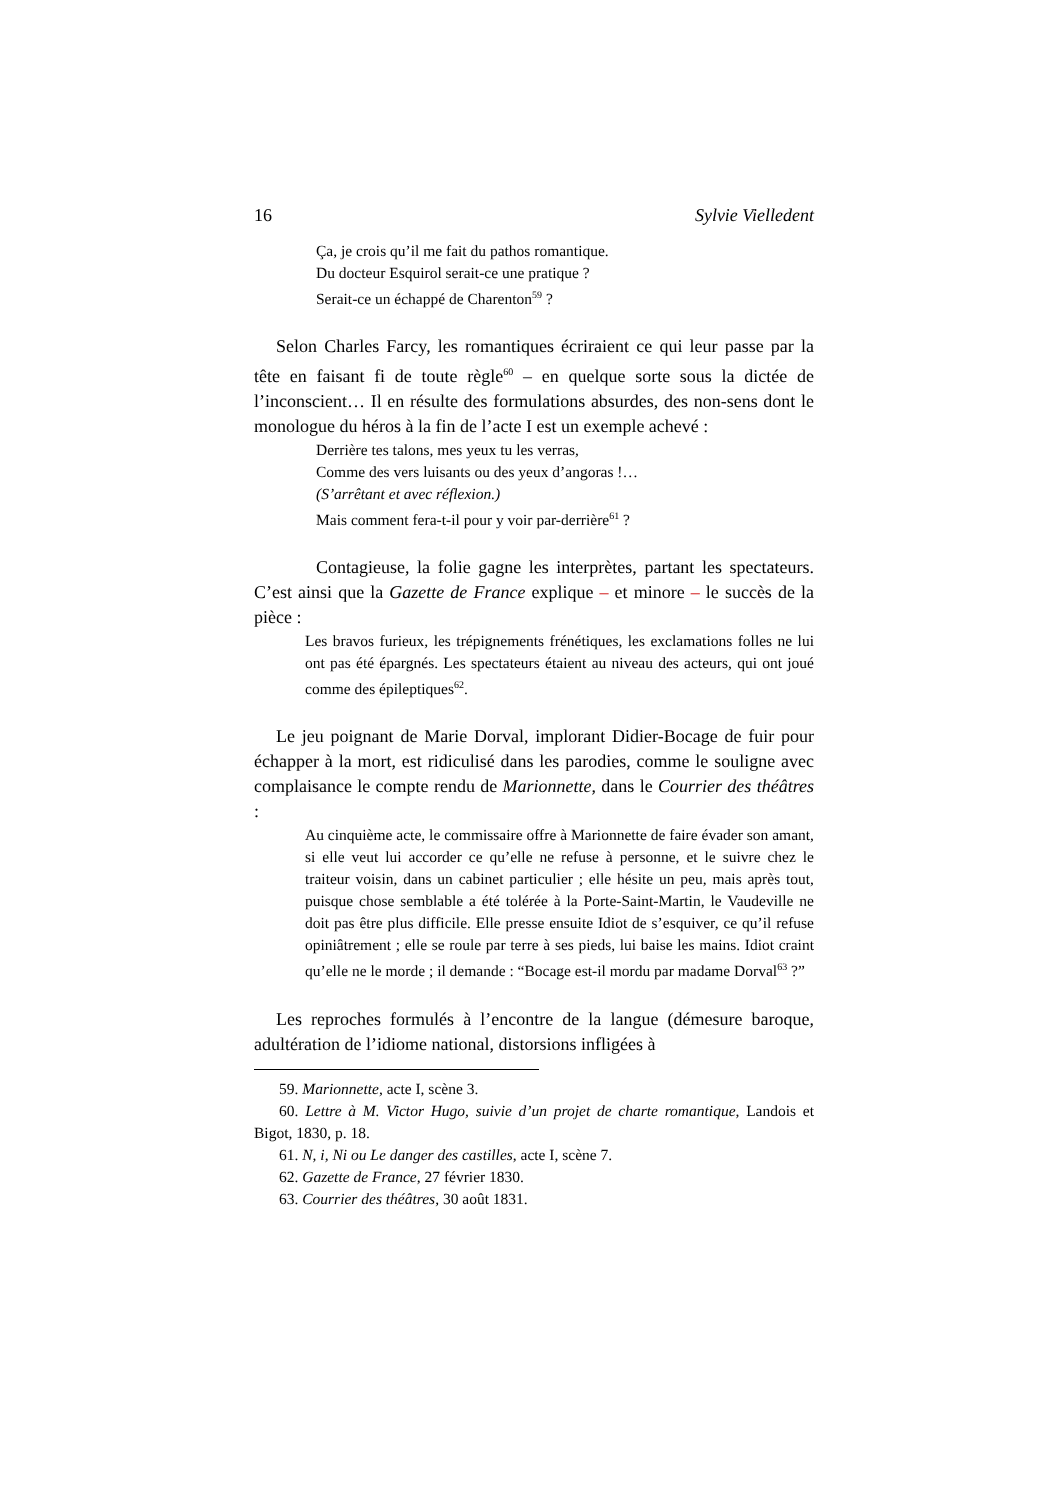16 Sylvie Vielledent
Ça, je crois qu’il me fait du pathos romantique.
Du docteur Esquirol serait-ce une pratique ?
Serait-ce un échappé de Charenton<sup>59</sup> ?
Selon Charles Farcy, les romantiques écriraient ce qui leur passe par la tête en faisant fi de toute règle<sup>60</sup> – en quelque sorte sous la dictée de l’inconscient… Il en résulte des formulations absurdes, des non-sens dont le monologue du héros à la fin de l’acte I est un exemple achevé :
Derrière tes talons, mes yeux tu les verras,
Comme des vers luisants ou des yeux d’angoras !…
(S’arrêtant et avec réflexion.)
Mais comment fera-t-il pour y voir par-derrière<sup>61</sup> ?
Contagieuse, la folie gagne les interprètes, partant les spectateurs. C’est ainsi que la Gazette de France explique – et minore – le succès de la pièce :
Les bravos furieux, les trépignements frénétiques, les exclamations folles ne lui ont pas été épargnés. Les spectateurs étaient au niveau des acteurs, qui ont joué comme des épileptiques<sup>62</sup>.
Le jeu poignant de Marie Dorval, implorant Didier-Bocage de fuir pour échapper à la mort, est ridiculisé dans les parodies, comme le souligne avec complaisance le compte rendu de Marionnette, dans le Courrier des théâtres :
Au cinquième acte, le commissaire offre à Marionnette de faire évader son amant, si elle veut lui accorder ce qu’elle ne refuse à personne, et le suivre chez le traiteur voisin, dans un cabinet particulier ; elle hésite un peu, mais après tout, puisque chose semblable a été tolérée à la Porte-Saint-Martin, le Vaudeville ne doit pas être plus difficile. Elle presse ensuite Idiot de s’esquiver, ce qu’il refuse opiniâtrement ; elle se roule par terre à ses pieds, lui baise les mains. Idiot craint qu’elle ne le morde ; il demande : “Bocage est-il mordu par madame Dorval<sup>63</sup> ?”
Les reproches formulés à l’encontre de la langue (démesure baroque, adultération de l’idiome national, distorsions infligées à
59. Marionnette, acte I, scène 3.
60. Lettre à M. Victor Hugo, suivie d’un projet de charte romantique, Landois et Bigot, 1830, p. 18.
61. N, i, Ni ou Le danger des castilles, acte I, scène 7.
62. Gazette de France, 27 février 1830.
63. Courrier des théâtres, 30 août 1831.